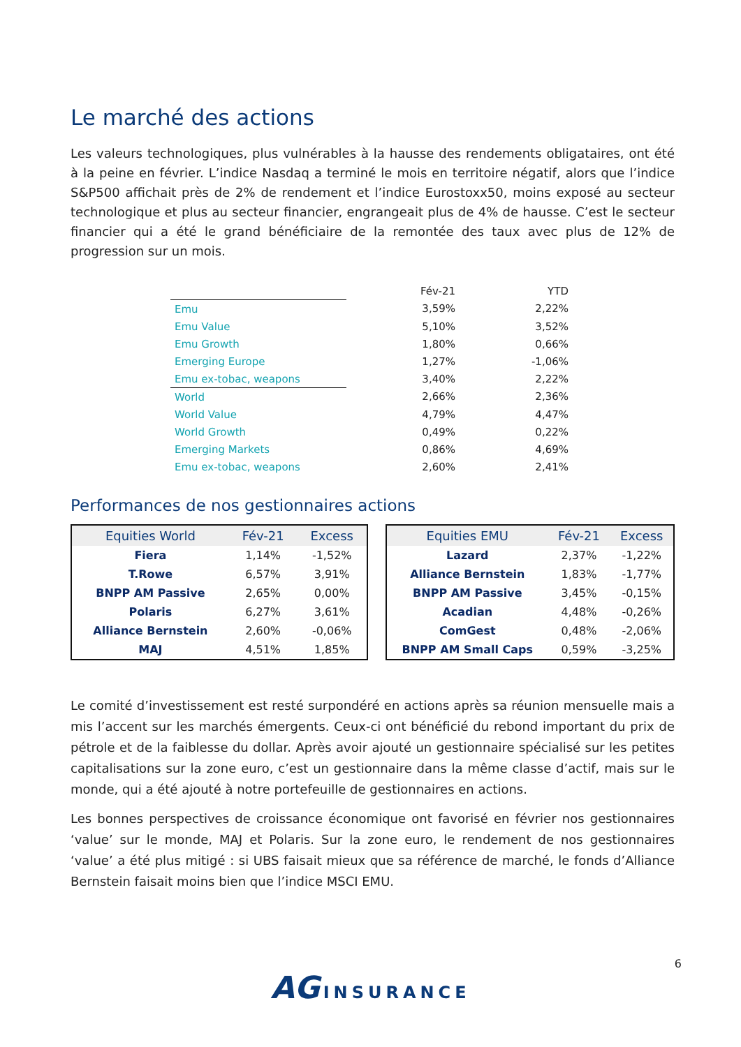Le marché des actions
Les valeurs technologiques, plus vulnérables à la hausse des rendements obligataires, ont été à la peine en février. L’indice Nasdaq a terminé le mois en territoire négatif, alors que l’indice S&P500 affichait près de 2% de rendement et l’indice Eurostoxx50, moins exposé au secteur technologique et plus au secteur financier, engrangeait plus de 4% de hausse. C’est le secteur financier qui a été le grand bénéficiaire de la remontée des taux avec plus de 12% de progression sur un mois.
| | Fév-21 | YTD |
| --- | --- | --- |
| Emu | 3,59% | 2,22% |
| Emu Value | 5,10% | 3,52% |
| Emu Growth | 1,80% | 0,66% |
| Emerging Europe | 1,27% | -1,06% |
| Emu ex-tobac, weapons | 3,40% | 2,22% |
| World | 2,66% | 2,36% |
| World Value | 4,79% | 4,47% |
| World Growth | 0,49% | 0,22% |
| Emerging Markets | 0,86% | 4,69% |
| Emu ex-tobac, weapons | 2,60% | 2,41% |
Performances de nos gestionnaires actions
| Equities World | Fév-21 | Excess |
| --- | --- | --- |
| Fiera | 1,14% | -1,52% |
| T.Rowe | 6,57% | 3,91% |
| BNPP AM Passive | 2,65% | 0,00% |
| Polaris | 6,27% | 3,61% |
| Alliance Bernstein | 2,60% | -0,06% |
| MAJ | 4,51% | 1,85% |
| Equities EMU | Fév-21 | Excess |
| --- | --- | --- |
| Lazard | 2,37% | -1,22% |
| Alliance Bernstein | 1,83% | -1,77% |
| BNPP AM Passive | 3,45% | -0,15% |
| Acadian | 4,48% | -0,26% |
| ComGest | 0,48% | -2,06% |
| BNPP AM Small Caps | 0,59% | -3,25% |
Le comité d’investissement est resté surpondéré en actions après sa réunion mensuelle mais a mis l’accent sur les marchés émergents. Ceux-ci ont bénéficié du rebond important du prix de pétrole et de la faiblesse du dollar. Après avoir ajouté un gestionnaire spécialisé sur les petites capitalisations sur la zone euro, c’est un gestionnaire dans la même classe d’actif, mais sur le monde, qui a été ajouté à notre portefeuille de gestionnaires en actions.
Les bonnes perspectives de croissance économique ont favorisé en février nos gestionnaires ‘value’ sur le monde, MAJ et Polaris. Sur la zone euro, le rendement de nos gestionnaires ‘value’ a été plus mitigé : si UBS faisait mieux que sa référence de marché, le fonds d’Alliance Bernstein faisait moins bien que l’indice MSCI EMU.
AG INSURANCE
6